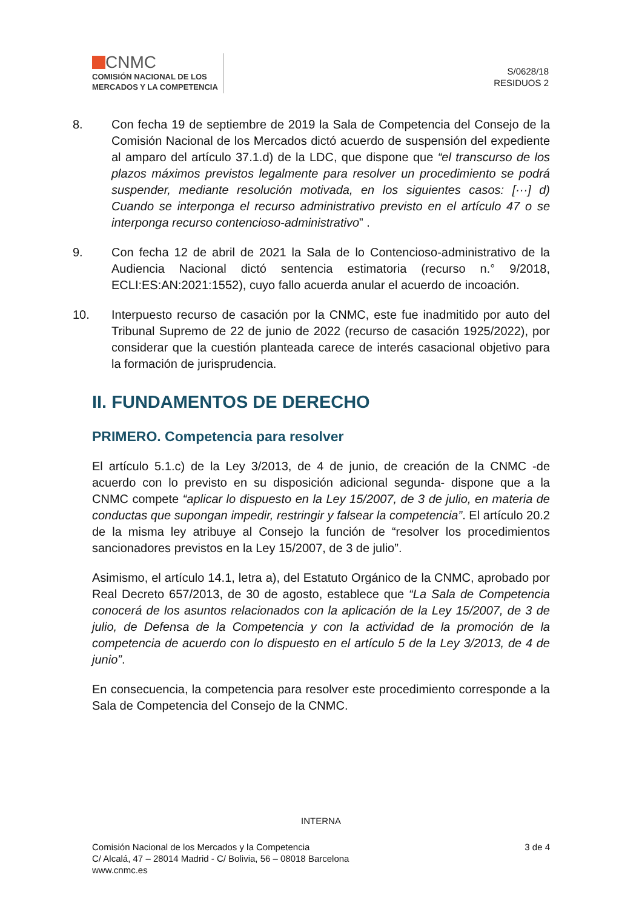CNMC
COMISIÓN NACIONAL DE LOS
MERCADOS Y LA COMPETENCIA
S/0628/18
RESIDUOS 2
8. Con fecha 19 de septiembre de 2019 la Sala de Competencia del Consejo de la Comisión Nacional de los Mercados dictó acuerdo de suspensión del expediente al amparo del artículo 37.1.d) de la LDC, que dispone que “el transcurso de los plazos máximos previstos legalmente para resolver un procedimiento se podrá suspender, mediante resolución motivada, en los siguientes casos: [···] d) Cuando se interponga el recurso administrativo previsto en el artículo 47 o se interponga recurso contencioso-administrativo” .
9. Con fecha 12 de abril de 2021 la Sala de lo Contencioso-administrativo de la Audiencia Nacional dictó sentencia estimatoria (recurso n.° 9/2018, ECLI:ES:AN:2021:1552), cuyo fallo acuerda anular el acuerdo de incoación.
10. Interpuesto recurso de casación por la CNMC, este fue inadmitido por auto del Tribunal Supremo de 22 de junio de 2022 (recurso de casación 1925/2022), por considerar que la cuestión planteada carece de interés casacional objetivo para la formación de jurisprudencia.
II. FUNDAMENTOS DE DERECHO
PRIMERO. Competencia para resolver
El artículo 5.1.c) de la Ley 3/2013, de 4 de junio, de creación de la CNMC -de acuerdo con lo previsto en su disposición adicional segunda- dispone que a la CNMC compete “aplicar lo dispuesto en la Ley 15/2007, de 3 de julio, en materia de conductas que supongan impedir, restringir y falsear la competencia”. El artículo 20.2 de la misma ley atribuye al Consejo la función de “resolver los procedimientos sancionadores previstos en la Ley 15/2007, de 3 de julio”.
Asimismo, el artículo 14.1, letra a), del Estatuto Orgánico de la CNMC, aprobado por Real Decreto 657/2013, de 30 de agosto, establece que “La Sala de Competencia conocerá de los asuntos relacionados con la aplicación de la Ley 15/2007, de 3 de julio, de Defensa de la Competencia y con la actividad de la promoción de la competencia de acuerdo con lo dispuesto en el artículo 5 de la Ley 3/2013, de 4 de junio”.
En consecuencia, la competencia para resolver este procedimiento corresponde a la Sala de Competencia del Consejo de la CNMC.
INTERNA
3 de 4
Comisión Nacional de los Mercados y la Competencia
C/ Alcalá, 47 – 28014 Madrid - C/ Bolivia, 56 – 08018 Barcelona
www.cnmc.es